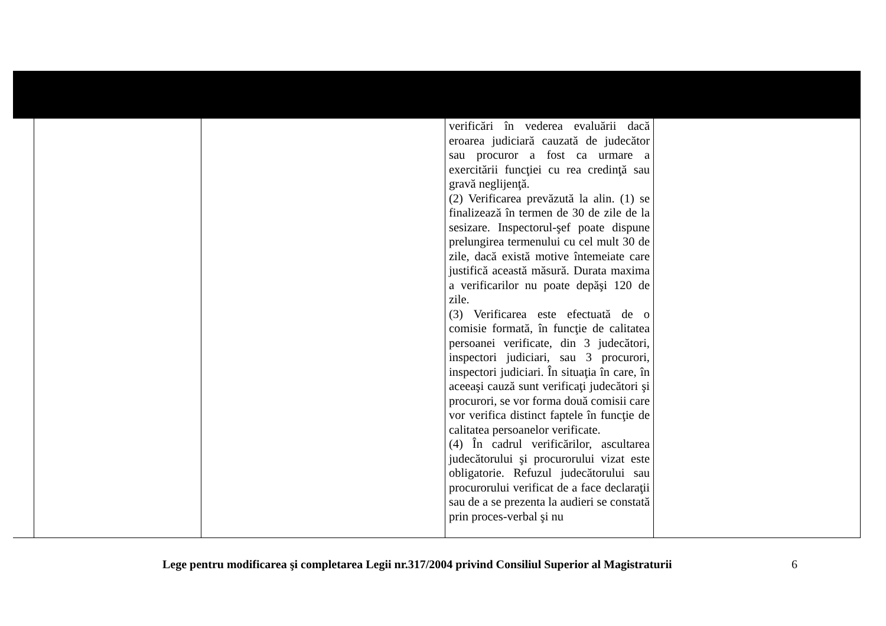| | | | verificări în vederea evaluării dacă eroarea judiciară cauzată de judecător sau procuror a fost ca urmare a exercitării funcţiei cu rea credinţă sau gravă neglijenţă. (2) Verificarea prevăzută la alin. (1) se finalizează în termen de 30 de zile de la sesizare. Inspectorul-şef poate dispune prelungirea termenului cu cel mult 30 de zile, dacă există motive întemeiate care justifică această măsură. Durata maxima a verificarilor nu poate depăşi 120 de zile. (3) Verificarea este efectuată de o comisie formată, în funcţie de calitatea persoanei verificate, din 3 judecători, inspectori judiciari, sau 3 procurori, inspectori judiciari. În situaţia în care, în aceeaşi cauză sunt verificaţi judecători şi procurori, se vor forma două comisii care vor verifica distinct faptele în funcţie de calitatea persoanelor verificate. (4) În cadrul verificărilor, ascultarea judecătorului şi procurorului vizat este obligatorie. Refuzul judecătorului sau procurorului verificat de a face declaraţii sau de a se prezenta la audieri se constată prin proces-verbal şi nu | |
Lege pentru modificarea şi completarea Legii nr.317/2004 privind Consiliul Superior al Magistraturii 6